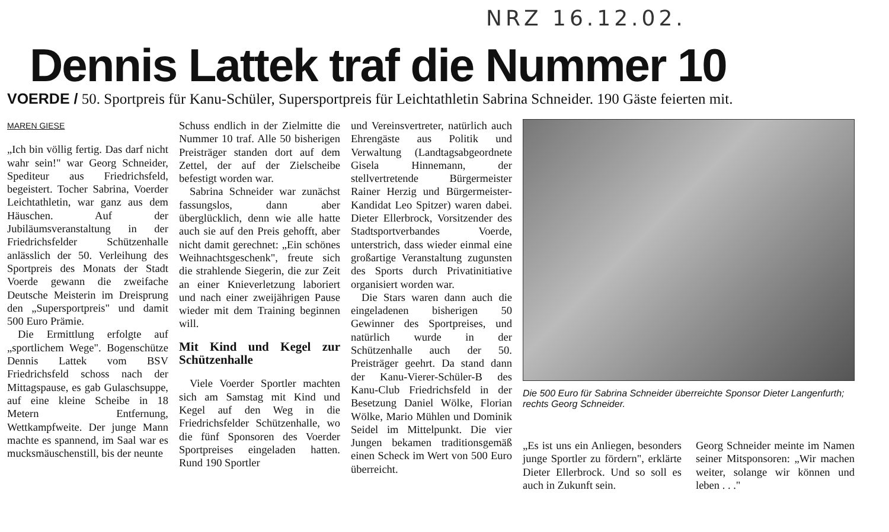NRZ 16.12.02.
Dennis Lattek traf die Nummer 10
VOERDE / 50. Sportpreis für Kanu-Schüler, Supersportpreis für Leichtathletin Sabrina Schneider. 190 Gäste feierten mit.
MAREN GIESE
„Ich bin völlig fertig. Das darf nicht wahr sein!" war Georg Schneider, Spediteur aus Friedrichsfeld, begeistert. Tocher Sabrina, Voerder Leichtathletin, war ganz aus dem Häuschen. Auf der Jubiläumsveranstaltung in der Friedrichsfelder Schützenhalle anlässlich der 50. Verleihung des Sportpreis des Monats der Stadt Voerde gewann die zweifache Deutsche Meisterin im Dreisprung den „Supersportpreis" und damit 500 Euro Prämie.
Die Ermittlung erfolgte auf „sportlichem Wege". Bogenschütze Dennis Lattek vom BSV Friedrichsfeld schoss nach der Mittagspause, es gab Gulaschsuppe, auf eine kleine Scheibe in 18 Metern Entfernung, Wettkampfweite. Der junge Mann machte es spannend, im Saal war es mucksmäuschenstill, bis der neunte
Schuss endlich in der Zielmitte die Nummer 10 traf. Alle 50 bisherigen Preisträger standen dort auf dem Zettel, der auf der Zielscheibe befestigt worden war.
Sabrina Schneider war zunächst fassungslos, dann aber überglücklich, denn wie alle hatte auch sie auf den Preis gehofft, aber nicht damit gerechnet: „Ein schönes Weihnachtsgeschenk", freute sich die strahlende Siegerin, die zur Zeit an einer Knieverletzung laboriert und nach einer zweijährigen Pause wieder mit dem Training beginnen will.
Mit Kind und Kegel zur Schützenhalle
Viele Voerder Sportler machten sich am Samstag mit Kind und Kegel auf den Weg in die Friedrichsfelder Schützenhalle, wo die fünf Sponsoren des Voerder Sportpreises eingeladen hatten. Rund 190 Sportler
und Vereinsvertreter, natürlich auch Ehrengäste aus Politik und Verwaltung (Landtagsabgeordnete Gisela Hinnemann, der stellvertretende Bürgermeister Rainer Herzig und Bürgermeister-Kandidat Leo Spitzer) waren dabei. Dieter Ellerbrock, Vorsitzender des Stadtsportverbandes Voerde, unterstrich, dass wieder einmal eine großartige Veranstaltung zugunsten des Sports durch Privatinitiative organisiert worden war.
Die Stars waren dann auch die eingeladenen bisherigen 50 Gewinner des Sportpreises, und natürlich wurde in der Schützenhalle auch der 50. Preisträger geehrt. Da stand dann der Kanu-Vierer-Schüler-B des Kanu-Club Friedrichsfeld in der Besetzung Daniel Wölke, Florian Wölke, Mario Mühlen und Dominik Seidel im Mittelpunkt. Die vier Jungen bekamen traditionsgemäß einen Scheck im Wert von 500 Euro überreicht.
Die 500 Euro für Sabrina Schneider überreichte Sponsor Dieter Langenfurth; rechts Georg Schneider.
„Es ist uns ein Anliegen, besonders junge Sportler zu fördern", erklärte Dieter Ellerbrock. Und so soll es auch in Zukunft sein.
Georg Schneider meinte im Namen seiner Mitsponsoren: „Wir machen weiter, solange wir können und leben . . ."